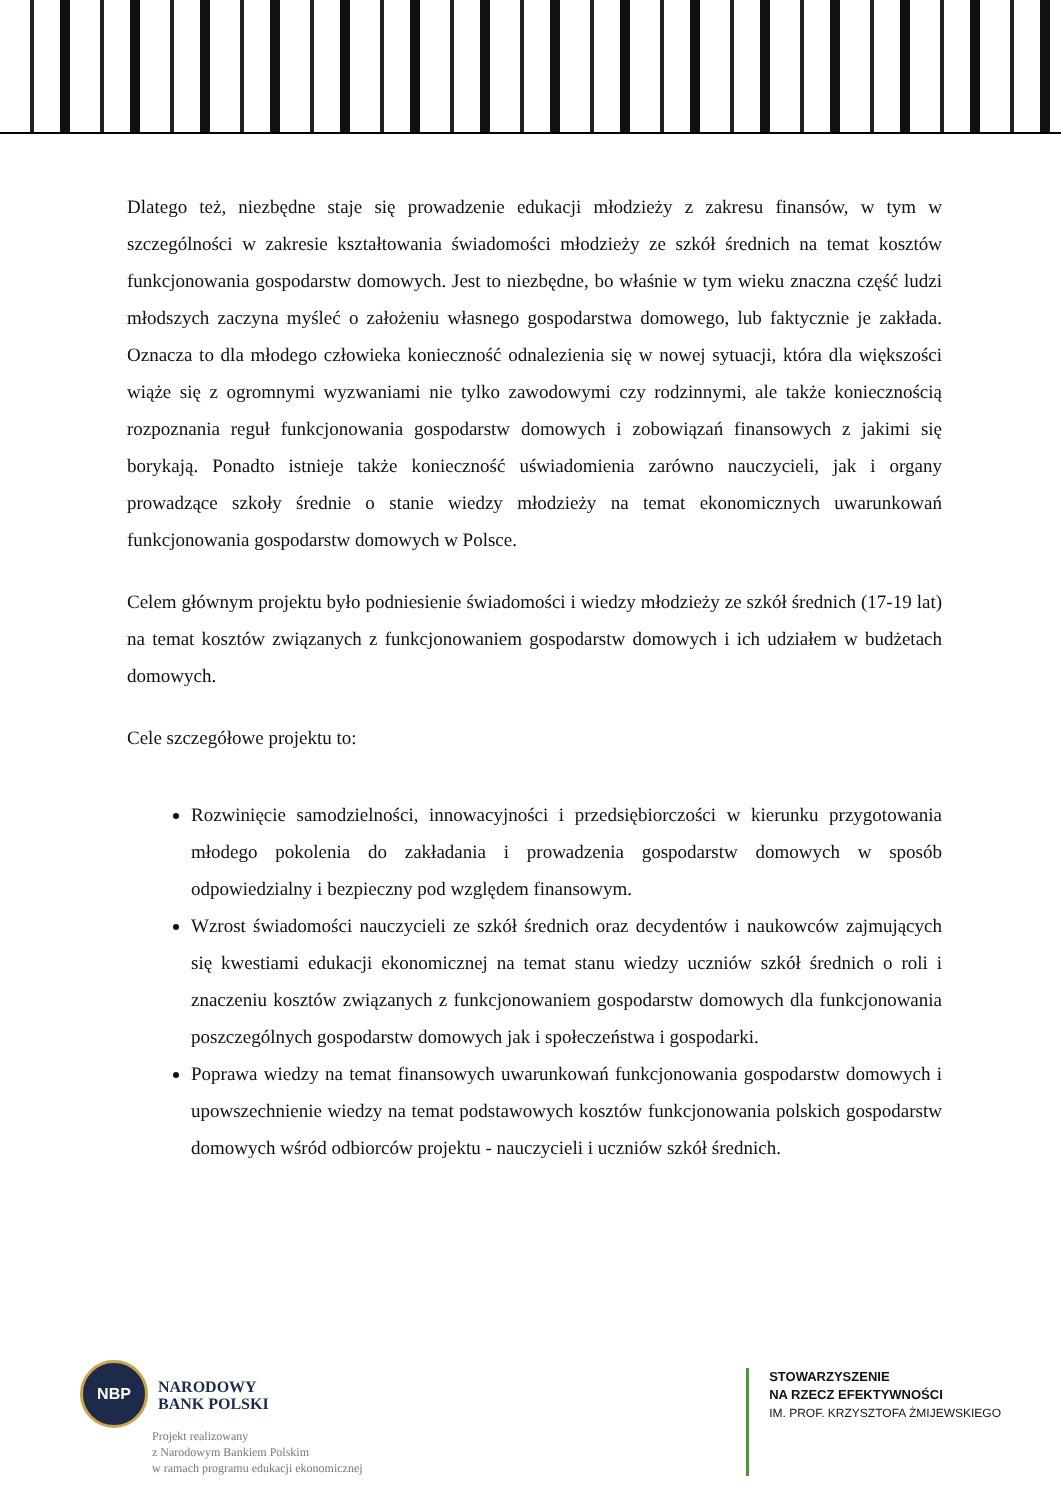Dlatego też, niezbędne staje się prowadzenie edukacji młodzieży z zakresu finansów, w tym w szczególności w zakresie kształtowania świadomości młodzieży ze szkół średnich na temat kosztów funkcjonowania gospodarstw domowych. Jest to niezbędne, bo właśnie w tym wieku znaczna część ludzi młodszych zaczyna myśleć o założeniu własnego gospodarstwa domowego, lub faktycznie je zakłada. Oznacza to dla młodego człowieka konieczność odnalezienia się w nowej sytuacji, która dla większości wiąże się z ogromnymi wyzwaniami nie tylko zawodowymi czy rodzinnymi, ale także koniecznością rozpoznania reguł funkcjonowania gospodarstw domowych i zobowiązań finansowych z jakimi się borykają. Ponadto istnieje także konieczność uświadomienia zarówno nauczycieli, jak i organy prowadzące szkoły średnie o stanie wiedzy młodzieży na temat ekonomicznych uwarunkowań funkcjonowania gospodarstw domowych w Polsce.
Celem głównym projektu było podniesienie świadomości i wiedzy młodzieży ze szkół średnich (17-19 lat) na temat kosztów związanych z funkcjonowaniem gospodarstw domowych i ich udziałem w budżetach domowych.
Cele szczegółowe projektu to:
Rozwinięcie samodzielności, innowacyjności i przedsiębiorczości w kierunku przygotowania młodego pokolenia do zakładania i prowadzenia gospodarstw domowych w sposób odpowiedzialny i bezpieczny pod względem finansowym.
Wzrost świadomości nauczycieli ze szkół średnich oraz decydentów i naukowców zajmujących się kwestiami edukacji ekonomicznej na temat stanu wiedzy uczniów szkół średnich o roli i znaczeniu kosztów związanych z funkcjonowaniem gospodarstw domowych dla funkcjonowania poszczególnych gospodarstw domowych jak i społeczeństwa i gospodarki.
Poprawa wiedzy na temat finansowych uwarunkowań funkcjonowania gospodarstw domowych i upowszechnienie wiedzy na temat podstawowych kosztów funkcjonowania polskich gospodarstw domowych wśród odbiorców projektu - nauczycieli i uczniów szkół średnich.
NBP
NARODOWY
BANK POLSKI
Projekt realizowany
z Narodowym Bankiem Polskim
w ramach programu edukacji ekonomicznej
STOWARZYSZENIE
NA RZECZ EFEKTYWNOŚCI
IM. PROF. KRZYSZTOFA ŻMIJEWSKIEGO